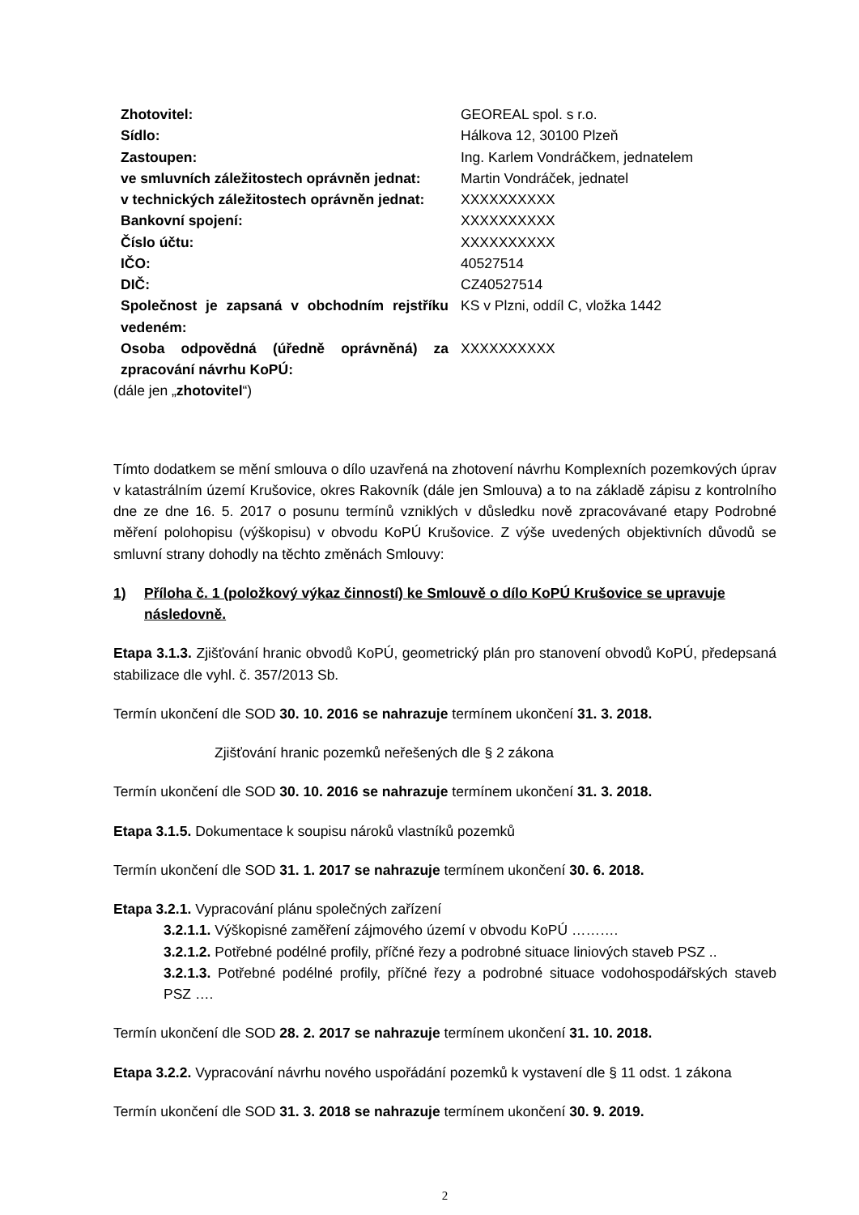| Zhotovitel: | GEOREAL spol. s r.o. |
| Sídlo: | Hálkova 12, 30100 Plzeň |
| Zastoupen: | Ing. Karlem Vondráčkem, jednatelem |
| ve smluvních záležitostech oprávněn jednat: | Martin Vondráček, jednatel |
| v technických záležitostech oprávněn jednat: | XXXXXXXXXX |
| Bankovní spojení: | XXXXXXXXXX |
| Číslo účtu: | XXXXXXXXXX |
| IČO: | 40527514 |
| DIČ: | CZ40527514 |
| Společnost je zapsaná v obchodním rejstříku vedeném: | KS v Plzni, oddíl C, vložka 1442 |
| Osoba odpovědná (úředně oprávněná) za zpracování návrhu KoPÚ: | XXXXXXXXXX |
(dále jen „zhotovitel“)
Tímto dodatkem se mění smlouva o dílo uzavřená na zhotovení návrhu Komplexních pozemkových úprav v katastrálním území Krušovice, okres Rakovník (dále jen Smlouva) a to na základě zápisu z kontrolního dne ze dne 16. 5. 2017 o posunu termínů vzniklých v důsledku nově zpracovávané etapy Podrobné měření polohopisu (výškopisu) v obvodu KoPÚ Krušovice. Z výše uvedených objektivních důvodů se smluvní strany dohodly na těchto změnách Smlouvy:
1) Příloha č. 1 (položkový výkaz činností) ke Smlouvě o dílo KoPÚ Krušovice se upravuje následovně.
Etapa 3.1.3. Zjišťování hranic obvodů KoPÚ, geometrický plán pro stanovení obvodů KoPÚ, předepsaná stabilizace dle vyhl. č. 357/2013 Sb.
Termín ukončení dle SOD 30. 10. 2016 se nahrazuje termínem ukončení 31. 3. 2018.
Zjišťování hranic pozemků neřešených dle § 2 zákona
Termín ukončení dle SOD 30. 10. 2016 se nahrazuje termínem ukončení 31. 3. 2018.
Etapa 3.1.5. Dokumentace k soupisu nároků vlastníků pozemků
Termín ukončení dle SOD 31. 1. 2017 se nahrazuje termínem ukončení 30. 6. 2018.
Etapa 3.2.1. Vypracování plánu společných zařízení
3.2.1.1. Výškopisné zaměření zájmového území v obvodu KoPÚ ……….
3.2.1.2. Potřebné podélné profily, příčné řezy a podrobné situace liniových staveb PSZ ..
3.2.1.3. Potřebné podélné profily, příčné řezy a podrobné situace vodohospodářských staveb PSZ ….
Termín ukončení dle SOD 28. 2. 2017 se nahrazuje termínem ukončení 31. 10. 2018.
Etapa 3.2.2. Vypracování návrhu nového uspořádání pozemků k vystavení dle § 11 odst. 1 zákona
Termín ukončení dle SOD 31. 3. 2018 se nahrazuje termínem ukončení 30. 9. 2019.
2